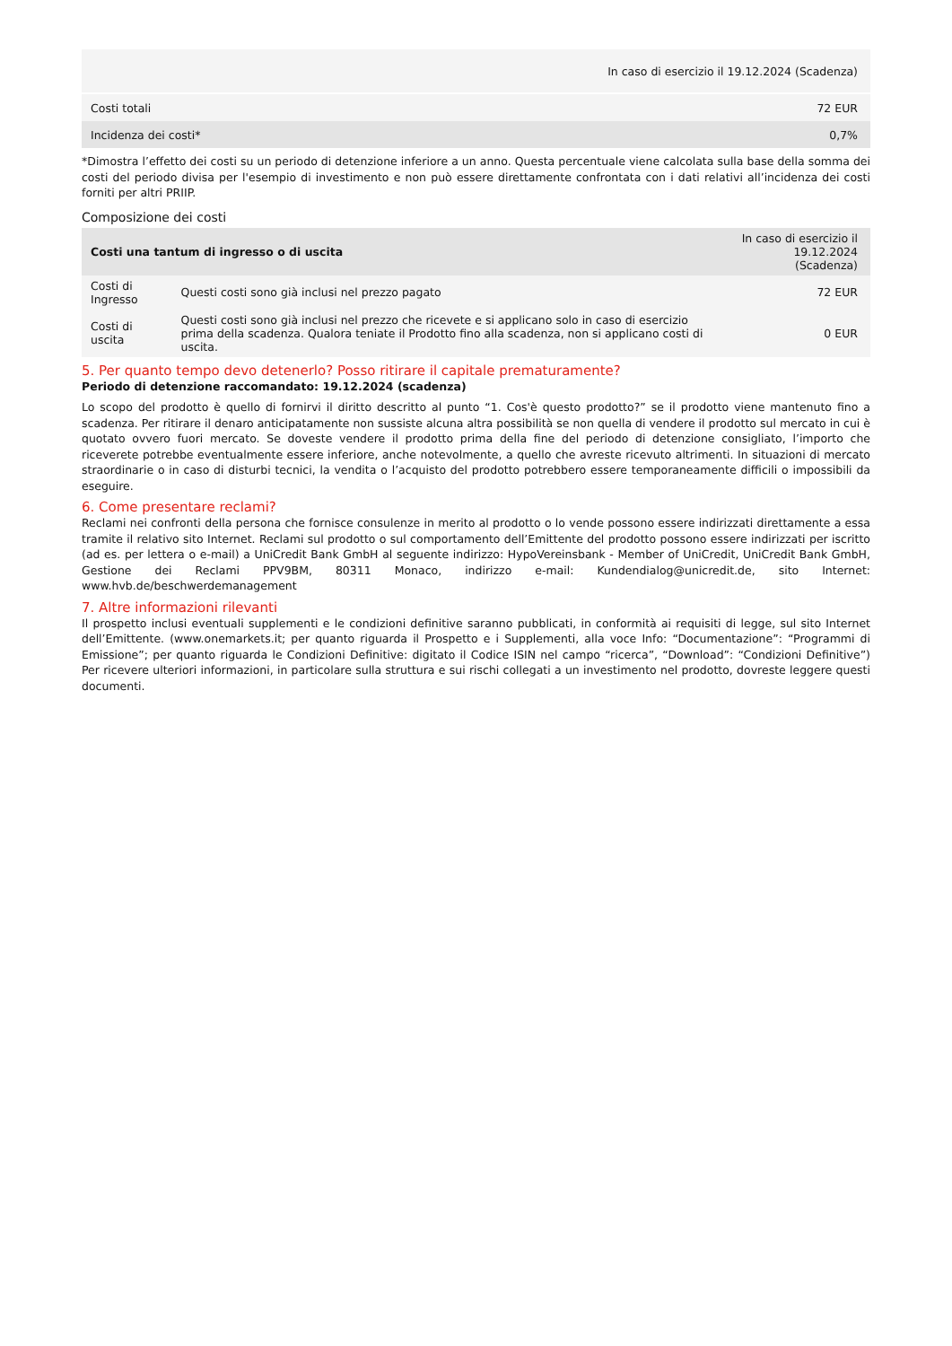| | In caso di esercizio il 19.12.2024 (Scadenza) |
| Costi totali | 72 EUR |
| Incidenza dei costi* | 0,7% |
*Dimostra l’effetto dei costi su un periodo di detenzione inferiore a un anno. Questa percentuale viene calcolata sulla base della somma dei costi del periodo divisa per l'esempio di investimento e non può essere direttamente confrontata con i dati relativi all’incidenza dei costi forniti per altri PRIIP.
Composizione dei costi
| Costi una tantum di ingresso o di uscita | | In caso di esercizio il 19.12.2024 (Scadenza) |
| --- | --- | --- |
| Costi di Ingresso | Questi costi sono già inclusi nel prezzo pagato | 72 EUR |
| Costi di uscita | Questi costi sono già inclusi nel prezzo che ricevete e si applicano solo in caso di esercizio prima della scadenza. Qualora teniate il Prodotto fino alla scadenza, non si applicano costi di uscita. | 0 EUR |
5. Per quanto tempo devo detenerlo? Posso ritirare il capitale prematuramente?
Periodo di detenzione raccomandato: 19.12.2024 (scadenza)
Lo scopo del prodotto è quello di fornirvi il diritto descritto al punto “1. Cos'è questo prodotto?” se il prodotto viene mantenuto fino a scadenza. Per ritirare il denaro anticipatamente non sussiste alcuna altra possibilità se non quella di vendere il prodotto sul mercato in cui è quotato ovvero fuori mercato. Se doveste vendere il prodotto prima della fine del periodo di detenzione consigliato, l’importo che riceverete potrebbe eventualmente essere inferiore, anche notevolmente, a quello che avreste ricevuto altrimenti. In situazioni di mercato straordinarie o in caso di disturbi tecnici, la vendita o l’acquisto del prodotto potrebbero essere temporaneamente difficili o impossibili da eseguire.
6. Come presentare reclami?
Reclami nei confronti della persona che fornisce consulenze in merito al prodotto o lo vende possono essere indirizzati direttamente a essa tramite il relativo sito Internet. Reclami sul prodotto o sul comportamento dell’Emittente del prodotto possono essere indirizzati per iscritto (ad es. per lettera o e-mail) a UniCredit Bank GmbH al seguente indirizzo: HypoVereinsbank - Member of UniCredit, UniCredit Bank GmbH, Gestione dei Reclami PPV9BM, 80311 Monaco, indirizzo e-mail: Kundendialog@unicredit.de, sito Internet: www.hvb.de/beschwerdemanagement
7. Altre informazioni rilevanti
Il prospetto inclusi eventuali supplementi e le condizioni definitive saranno pubblicati, in conformità ai requisiti di legge, sul sito Internet dell’Emittente. (www.onemarkets.it; per quanto riguarda il Prospetto e i Supplementi, alla voce Info: “Documentazione”: “Programmi di Emissione”; per quanto riguarda le Condizioni Definitive: digitato il Codice ISIN nel campo “ricerca”, “Download”: “Condizioni Definitive”) Per ricevere ulteriori informazioni, in particolare sulla struttura e sui rischi collegati a un investimento nel prodotto, dovreste leggere questi documenti.